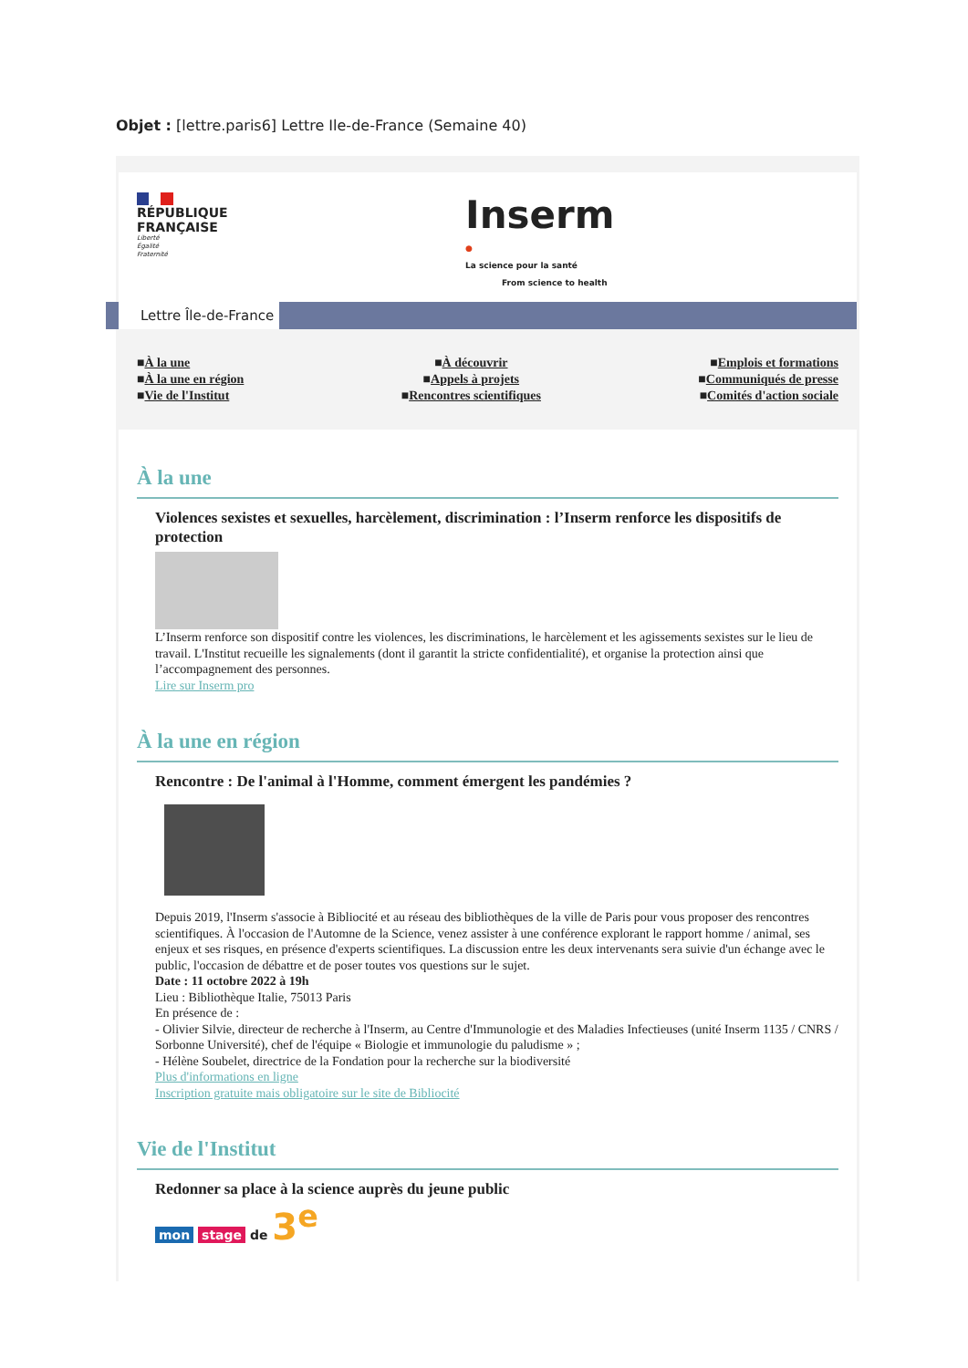Objet : [lettre.paris6] Lettre Ile-de-France (Semaine 40)
RÉPUBLIQUE
FRANÇAISE
Liberté
Égalité
Fraternité
Inserm
●
La science pour la santé
From science to health
Lettre Île-de-France
■À la une
■À la une en région
■Vie de l'Institut
■À découvrir
■Appels à projets
■Rencontres scientifiques
■Emplois et formations
■Communiqués de presse
■Comités d'action sociale
À la une
Violences sexistes et sexuelles, harcèlement, discrimination : l’Inserm renforce les dispositifs de protection
L’Inserm renforce son dispositif contre les violences, les discriminations, le harcèlement et les agissements sexistes sur le lieu de travail. L'Institut recueille les signalements (dont il garantit la stricte confidentialité), et organise la protection ainsi que l’accompagnement des personnes.
Lire sur Inserm pro
À la une en région
Rencontre : De l'animal à l'Homme, comment émergent les pandémies ?
Depuis 2019, l'Inserm s'associe à Bibliocité et au réseau des bibliothèques de la ville de Paris pour vous proposer des rencontres scientifiques. À l'occasion de l'Automne de la Science, venez assister à une conférence explorant le rapport homme / animal, ses enjeux et ses risques, en présence d'experts scientifiques. La discussion entre les deux intervenants sera suivie d'un échange avec le public, l'occasion de débattre et de poser toutes vos questions sur le sujet.
Date : 11 octobre 2022 à 19h
Lieu : Bibliothèque Italie, 75013 Paris
En présence de :
- Olivier Silvie, directeur de recherche à l'Inserm, au Centre d'Immunologie et des Maladies Infectieuses (unité Inserm 1135 / CNRS / Sorbonne Université), chef de l'équipe « Biologie et immunologie du paludisme » ;
- Hélène Soubelet, directrice de la Fondation pour la recherche sur la biodiversité
Plus d'informations en ligne
Inscription gratuite mais obligatoire sur le site de Bibliocité
Vie de l'Institut
Redonner sa place à la science auprès du jeune public
mon stage de 3<sup>e</sup>